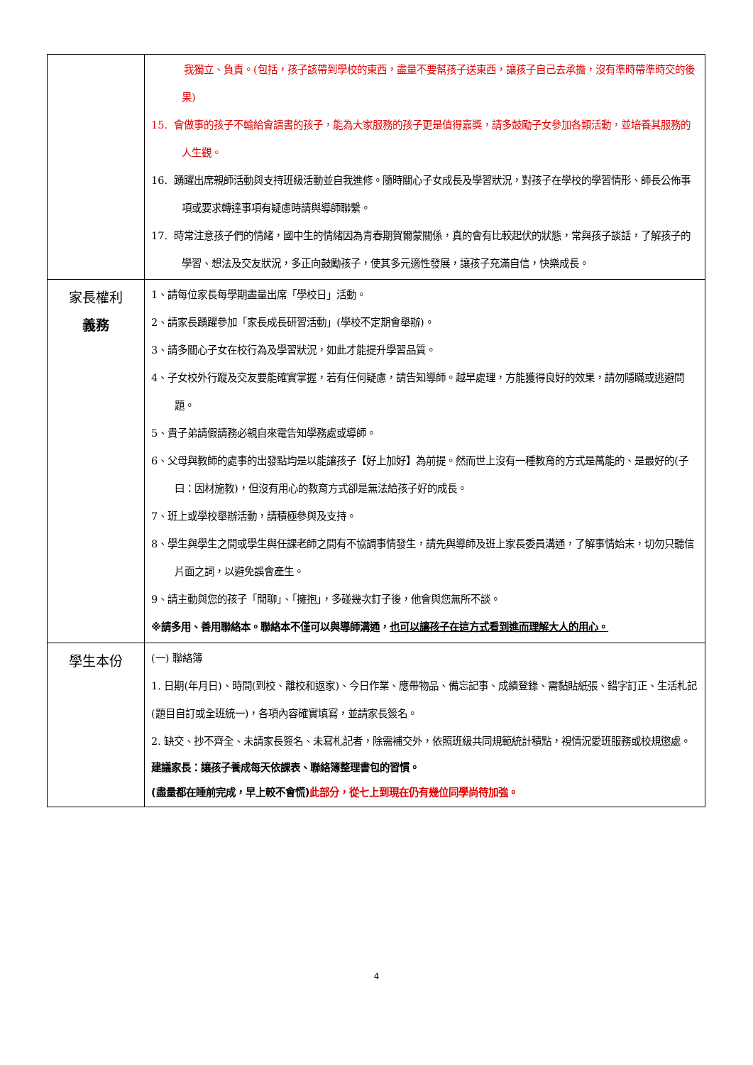| | 我獨立、負責。(包括，孩子該帶到學校的東西，盡量不要幫孩子送東西，讓孩子自己去承擔，沒有準時帶準時交的後果) 15. 會做事的孩子不輸給會讀書的孩子，能為大家服務的孩子更是值得嘉獎，請多鼓勵子女參加各類活動，並培養其服務的人生觀。 16. 踴躍出席親師活動與支持班級活動並自我進修。隨時關心子女成長及學習狀況，對孩子在學校的學習情形、師長公佈事項或要求轉達事項有疑慮時請與導師聯繫。 17. 時常注意孩子們的情緒，國中生的情緒因為青春期賀爾蒙關係，真的會有比較起伏的狀態，常與孩子談話，了解孩子的學習、想法及交友狀況，多正向鼓勵孩子，使其多元適性發展，讓孩子充滿自信，快樂成長。 |
| 家長權利 義務 | 1、請每位家長每學期盡量出席「學校日」活動。 2、請家長踴躍參加「家長成長研習活動」(學校不定期會舉辦)。 3、請多關心子女在校行為及學習狀況，如此才能提升學習品質。 4、子女校外行蹤及交友要能確實掌握，若有任何疑慮，請告知導師。越早處理，方能獲得良好的效果，請勿隱瞞或逃避問題。 5、貴子弟請假請務必親自來電告知學務處或導師。 6、父母與教師的處事的出發點均是以能讓孩子【好上加好】為前提。然而世上沒有一種教育的方式是萬能的、是最好的(子曰：因材施教)，但沒有用心的教育方式卻是無法給孩子好的成長。 7、班上或學校舉辦活動，請積極參與及支持。 8、學生與學生之間或學生與任課老師之間有不協調事情發生，請先與導師及班上家長委員溝通，了解事情始末，切勿只聽信片面之詞，以避免誤會產生。 9、請主動與您的孩子「閒聊」、「擁抱」，多碰幾次釘子後，他會與您無所不談。 ※請多用、善用聯絡本。聯絡本不僅可以與導師溝通， 也可以讓孩子在這方式看到進而理解大人的用心。 |
| 學生本份 | (一) 聯絡簿 1. 日期(年月日)、時間(到校、離校和返家)、今日作業、應帶物品、備忘記事、成績登錄、需黏貼紙張、錯字訂正、生活札記(題目自訂或全班統一)，各項內容確實填寫，並請家長簽名。 2. 缺交、抄不齊全、未請家長簽名、未寫札記者，除需補交外，依照班級共同規範統計積點，視情況愛班服務或校規懲處。 建議家長：讓孩子養成每天依課表、聯絡簿整理書包的習慣。 (盡量都在睡前完成，早上較不會慌) 此部分，從七上到現在仍有幾位同學尚待加強。 |
4